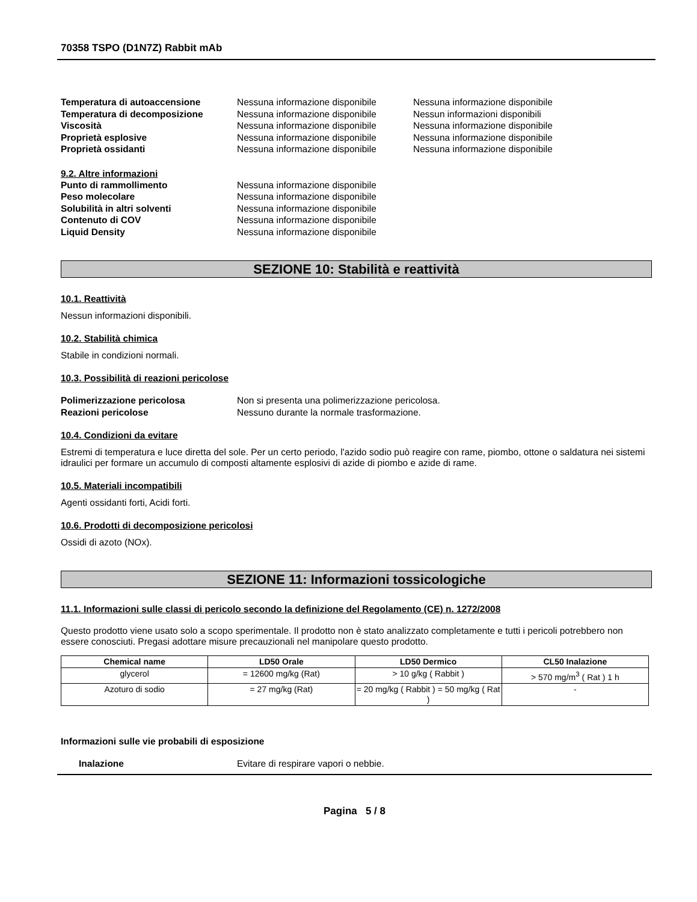70358 TSPO (D1N7Z) Rabbit mAb
Temperatura di autoaccensione Nessuna informazione disponibile
Nessuna informazione disponibile
Temperatura di decomposizione Nessuna informazione disponibile
Nessun informazioni disponibili
Viscosità Nessuna informazione disponibile
Nessuna informazione disponibile
Proprietà esplosive Nessuna informazione disponibile
Nessuna informazione disponibile
Proprietà ossidanti Nessuna informazione disponibile
Nessuna informazione disponibile
9.2. Altre informazioni
Punto di rammollimento Nessuna informazione disponibile
Peso molecolare Nessuna informazione disponibile
Solubilità in altri solventi Nessuna informazione disponibile
Contenuto di COV Nessuna informazione disponibile
Liquid Density Nessuna informazione disponibile
SEZIONE 10: Stabilità e reattività
10.1. Reattività
Nessun informazioni disponibili.
10.2. Stabilità chimica
Stabile in condizioni normali.
10.3. Possibilità di reazioni pericolose
Polimerizzazione pericolosa Non si presenta una polimerizzazione pericolosa.
Reazioni pericolose Nessuno durante la normale trasformazione.
10.4. Condizioni da evitare
Estremi di temperatura e luce diretta del sole. Per un certo periodo, l'azido sodio può reagire con rame, piombo, ottone o saldatura nei sistemi idraulici per formare un accumulo di composti altamente esplosivi di azide di piombo e azide di rame.
10.5. Materiali incompatibili
Agenti ossidanti forti, Acidi forti.
10.6. Prodotti di decomposizione pericolosi
Ossidi di azoto (NOx).
SEZIONE 11: Informazioni tossicologiche
11.1. Informazioni sulle classi di pericolo secondo la definizione del Regolamento (CE) n. 1272/2008
Questo prodotto viene usato solo a scopo sperimentale. Il prodotto non è stato analizzato completamente e tutti i pericoli potrebbero non essere conosciuti. Pregasi adottare misure precauzionali nel manipolare questo prodotto.
| Chemical name | LD50 Orale | LD50 Dermico | CL50 Inalazione |
| --- | --- | --- | --- |
| glycerol | = 12600 mg/kg (Rat) | > 10 g/kg ( Rabbit ) | > 570 mg/m<sup>3</sup> ( Rat ) 1 h |
| Azoturo di sodio | = 27 mg/kg (Rat) | = 20 mg/kg ( Rabbit ) = 50 mg/kg ( Rat ) | - |
Informazioni sulle vie probabili di esposizione
Inalazione Evitare di respirare vapori o nebbie.
Pagina 5 / 8